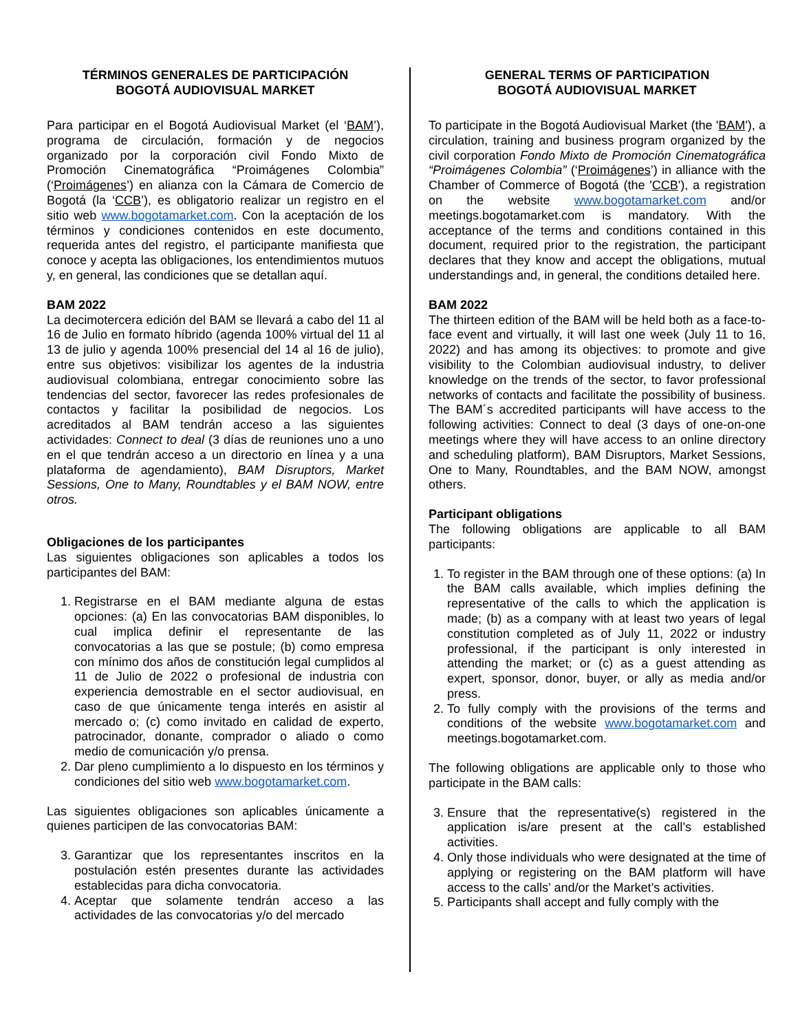TÉRMINOS GENERALES DE PARTICIPACIÓN
BOGOTÁ AUDIOVISUAL MARKET
Para participar en el Bogotá Audiovisual Market (el ‘BAM’), programa de circulación, formación y de negocios organizado por la corporación civil Fondo Mixto de Promoción Cinematográfica “Proimágenes Colombia” (‘Proimágenes’) en alianza con la Cámara de Comercio de Bogotá (la ‘CCB’), es obligatorio realizar un registro en el sitio web www.bogotamarket.com. Con la aceptación de los términos y condiciones contenidos en este documento, requerida antes del registro, el participante manifiesta que conoce y acepta las obligaciones, los entendimientos mutuos y, en general, las condiciones que se detallan aquí.
BAM 2022
La decimotercera edición del BAM se llevará a cabo del 11 al 16 de Julio en formato híbrido (agenda 100% virtual del 11 al 13 de julio y agenda 100% presencial del 14 al 16 de julio), entre sus objetivos: visibilizar los agentes de la industria audiovisual colombiana, entregar conocimiento sobre las tendencias del sector, favorecer las redes profesionales de contactos y facilitar la posibilidad de negocios. Los acreditados al BAM tendrán acceso a las siguientes actividades: Connect to deal (3 días de reuniones uno a uno en el que tendrán acceso a un directorio en línea y a una plataforma de agendamiento), BAM Disruptors, Market Sessions, One to Many, Roundtables y el BAM NOW, entre otros.
Obligaciones de los participantes
Las siguientes obligaciones son aplicables a todos los participantes del BAM:
1. Registrarse en el BAM mediante alguna de estas opciones: (a) En las convocatorias BAM disponibles, lo cual implica definir el representante de las convocatorias a las que se postule; (b) como empresa con mínimo dos años de constitución legal cumplidos al 11 de Julio de 2022 o profesional de industria con experiencia demostrable en el sector audiovisual, en caso de que únicamente tenga interés en asistir al mercado o; (c) como invitado en calidad de experto, patrocinador, donante, comprador o aliado o como medio de comunicación y/o prensa.
2. Dar pleno cumplimiento a lo dispuesto en los términos y condiciones del sitio web www.bogotamarket.com.
Las siguientes obligaciones son aplicables únicamente a quienes participen de las convocatorias BAM:
3. Garantizar que los representantes inscritos en la postulación estén presentes durante las actividades establecidas para dicha convocatoria.
4. Aceptar que solamente tendrán acceso a las actividades de las convocatorias y/o del mercado
GENERAL TERMS OF PARTICIPATION
BOGOTÁ AUDIOVISUAL MARKET
To participate in the Bogotá Audiovisual Market (the 'BAM'), a circulation, training and business program organized by the civil corporation Fondo Mixto de Promoción Cinematográfica “Proimágenes Colombia” (‘Proimágenes’) in alliance with the Chamber of Commerce of Bogotá (the 'CCB'), a registration on the website www.bogotamarket.com and/or meetings.bogotamarket.com is mandatory. With the acceptance of the terms and conditions contained in this document, required prior to the registration, the participant declares that they know and accept the obligations, mutual understandings and, in general, the conditions detailed here.
BAM 2022
The thirteen edition of the BAM will be held both as a face-to-face event and virtually, it will last one week (July 11 to 16, 2022) and has among its objectives: to promote and give visibility to the Colombian audiovisual industry, to deliver knowledge on the trends of the sector, to favor professional networks of contacts and facilitate the possibility of business. The BAM´s accredited participants will have access to the following activities: Connect to deal (3 days of one-on-one meetings where they will have access to an online directory and scheduling platform), BAM Disruptors, Market Sessions, One to Many, Roundtables, and the BAM NOW, amongst others.
Participant obligations
The following obligations are applicable to all BAM participants:
1. To register in the BAM through one of these options: (a) In the BAM calls available, which implies defining the representative of the calls to which the application is made; (b) as a company with at least two years of legal constitution completed as of July 11, 2022 or industry professional, if the participant is only interested in attending the market; or (c) as a guest attending as expert, sponsor, donor, buyer, or ally as media and/or press.
2. To fully comply with the provisions of the terms and conditions of the website www.bogotamarket.com and meetings.bogotamarket.com.
The following obligations are applicable only to those who participate in the BAM calls:
3. Ensure that the representative(s) registered in the application is/are present at the call’s established activities.
4. Only those individuals who were designated at the time of applying or registering on the BAM platform will have access to the calls’ and/or the Market’s activities.
5. Participants shall accept and fully comply with the